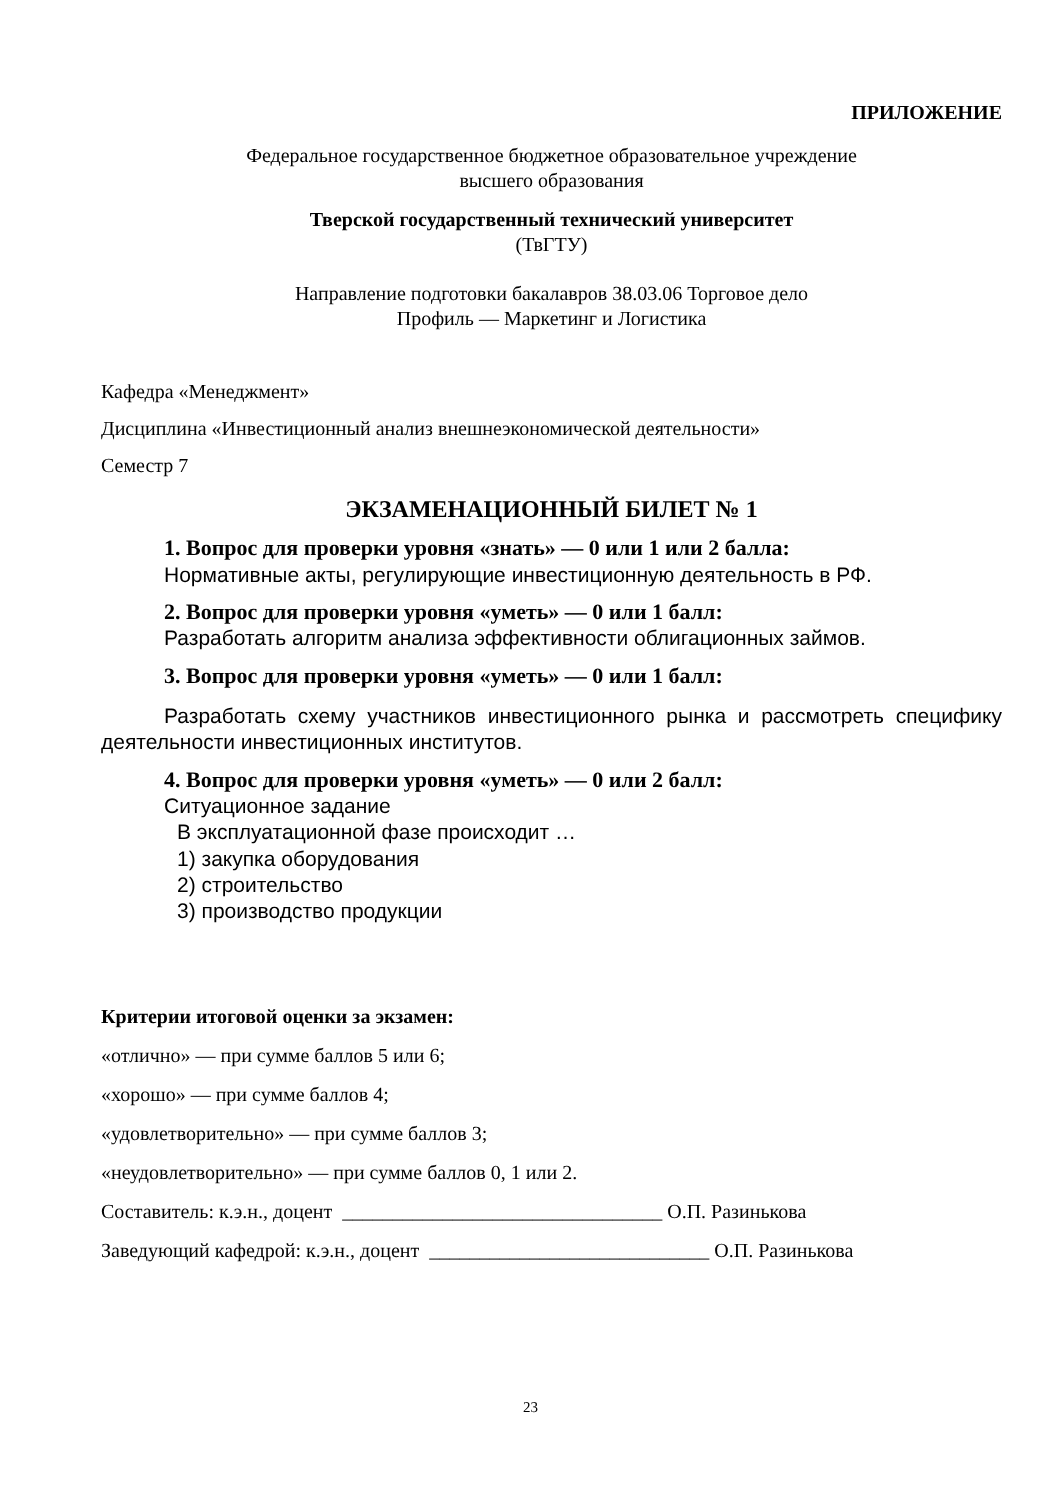ПРИЛОЖЕНИЕ
Федеральное государственное бюджетное образовательное учреждение
высшего образования
Тверской государственный технический университет
(ТвГТУ)
Направление подготовки бакалавров 38.03.06 Торговое дело
Профиль — Маркетинг и Логистика
Кафедра «Менеджмент»
Дисциплина «Инвестиционный анализ внешнеэкономической деятельности»
Семестр 7
ЭКЗАМЕНАЦИОННЫЙ БИЛЕТ № 1
1. Вопрос для проверки уровня «знать» — 0 или 1 или 2 балла:
Нормативные акты, регулирующие инвестиционную деятельность в РФ.
2. Вопрос для проверки уровня «уметь» — 0 или 1 балл:
Разработать алгоритм анализа эффективности облигационных займов.
3. Вопрос для проверки уровня «уметь» — 0 или 1 балл:
Разработать схему участников инвестиционного рынка и рассмотреть специфику деятельности инвестиционных институтов.
4. Вопрос для проверки уровня «уметь» — 0 или 2 балл:
Ситуационное задание
В эксплуатационной фазе происходит …
1) закупка оборудования
2) строительство
3) производство продукции
Критерии итоговой оценки за экзамен:
«отлично» — при сумме баллов 5 или 6;
«хорошо» — при сумме баллов 4;
«удовлетворительно» — при сумме баллов 3;
«неудовлетворительно» — при сумме баллов 0, 1 или 2.
Составитель: к.э.н., доцент ________________________________ О.П. Разинькова
Заведующий кафедрой: к.э.н., доцент ____________________________ О.П. Разинькова
23